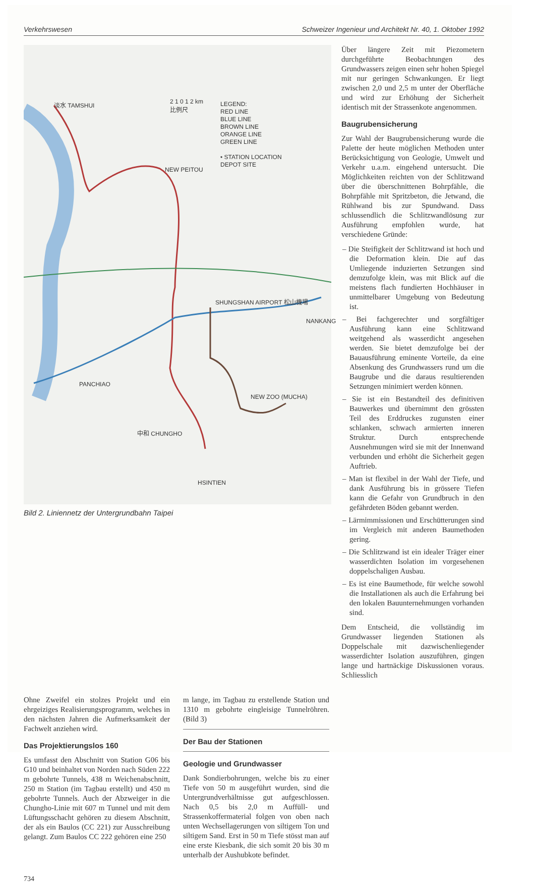Verkehrswesen Schweizer Ingenieur und Architekt Nr. 40, 1. Oktober 1992
淡水 TAMSHUI
2 1 0 1 2 km
比例尺
LEGEND:
RED LINE
BLUE LINE
BROWN LINE
ORANGE LINE
GREEN LINE
• STATION LOCATION
DEPOT SITE
NEW PEITOU
SHUNGSHAN AIRPORT 松山機場
NANKANG
PANCHIAO
NEW ZOO (MUCHA)
中和 CHUNGHO
HSINTIEN
Bild 2. Liniennetz der Untergrundbahn Taipei
Über längere Zeit mit Piezometern durchgeführte Beobachtungen des Grundwassers zeigen einen sehr hohen Spiegel mit nur geringen Schwankungen. Er liegt zwischen 2,0 und 2,5 m unter der Oberfläche und wird zur Erhöhung der Sicherheit identisch mit der Strassenkote angenommen.
Baugrubensicherung
Zur Wahl der Baugrubensicherung wurde die Palette der heute möglichen Methoden unter Berücksichtigung von Geologie, Umwelt und Verkehr u.a.m. eingehend untersucht. Die Möglichkeiten reichten von der Schlitzwand über die überschnittenen Bohrpfähle, die Bohrpfähle mit Spritzbeton, die Jetwand, die Rühlwand bis zur Spundwand. Dass schlussendlich die Schlitzwandlösung zur Ausführung empfohlen wurde, hat verschiedene Gründe:
– Die Steifigkeit der Schlitzwand ist hoch und die Deformation klein. Die auf das Umliegende induzierten Setzungen sind demzufolge klein, was mit Blick auf die meistens flach fundierten Hochhäuser in unmittelbarer Umgebung von Bedeutung ist.
– Bei fachgerechter und sorgfältiger Ausführung kann eine Schlitzwand weitgehend als wasserdicht angesehen werden. Sie bietet demzufolge bei der Bauausführung eminente Vorteile, da eine Absenkung des Grundwassers rund um die Baugrube und die daraus resultierenden Setzungen minimiert werden können.
– Sie ist ein Bestandteil des definitiven Bauwerkes und übernimmt den grössten Teil des Erddruckes zugunsten einer schlanken, schwach armierten inneren Struktur. Durch entsprechende Ausnehmungen wird sie mit der Innenwand verbunden und erhöht die Sicherheit gegen Auftrieb.
– Man ist flexibel in der Wahl der Tiefe, und dank Ausführung bis in grössere Tiefen kann die Gefahr von Grundbruch in den gefährdeten Böden gebannt werden.
– Lärmimmissionen und Erschütterungen sind im Vergleich mit anderen Baumethoden gering.
– Die Schlitzwand ist ein idealer Träger einer wasserdichten Isolation im vorgesehenen doppelschaligen Ausbau.
– Es ist eine Baumethode, für welche sowohl die Installationen als auch die Erfahrung bei den lokalen Bauunternehmungen vorhanden sind.
Dem Entscheid, die vollständig im Grundwasser liegenden Stationen als Doppelschale mit dazwischenliegender wasserdichter Isolation auszuführen, gingen lange und hartnäckige Diskussionen voraus. Schliesslich
Ohne Zweifel ein stolzes Projekt und ein ehrgeiziges Realisierungsprogramm, welches in den nächsten Jahren die Aufmerksamkeit der Fachwelt anziehen wird.
Das Projektierungslos 160
Es umfasst den Abschnitt von Station G06 bis G10 und beinhaltet von Norden nach Süden 222 m gebohrte Tunnels, 438 m Weichenabschnitt, 250 m Station (im Tagbau erstellt) und 450 m gebohrte Tunnels. Auch der Abzweiger in die Chungho-Linie mit 607 m Tunnel und mit dem Lüftungsschacht gehören zu diesem Abschnitt, der als ein Baulos (CC 221) zur Ausschreibung gelangt. Zum Baulos CC 222 gehören eine 250
m lange, im Tagbau zu erstellende Station und 1310 m gebohrte eingleisige Tunnelröhren. (Bild 3)
Der Bau der Stationen
Geologie und Grundwasser
Dank Sondierbohrungen, welche bis zu einer Tiefe von 50 m ausgeführt wurden, sind die Untergrundverhältnisse gut aufgeschlossen. Nach 0,5 bis 2,0 m Auffüll- und Strassenkoffermaterial folgen von oben nach unten Wechsellagerungen von siltigem Ton und siltigem Sand. Erst in 50 m Tiefe stösst man auf eine erste Kiesbank, die sich somit 20 bis 30 m unterhalb der Aushubkote befindet.
734